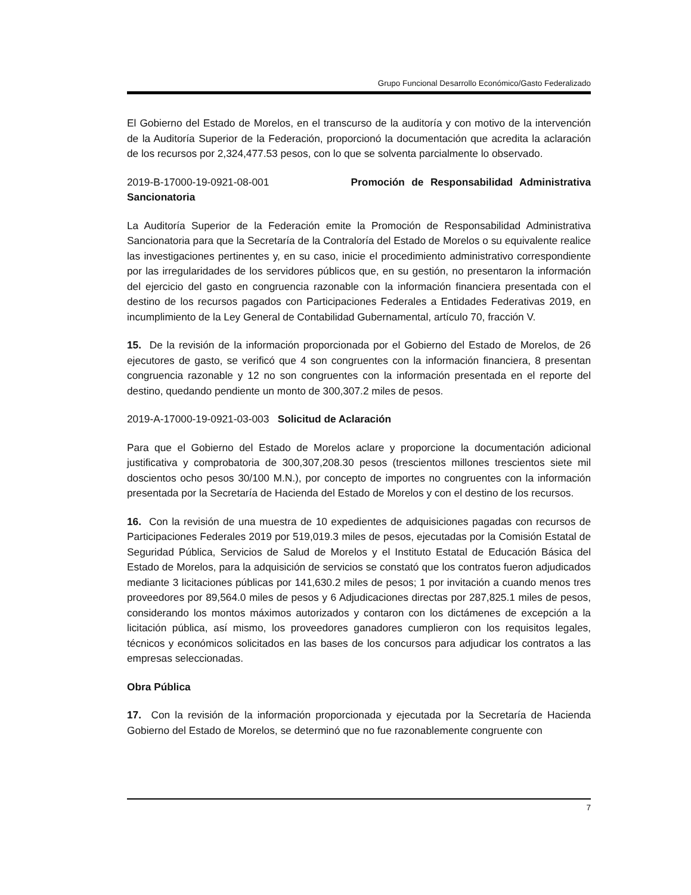Grupo Funcional Desarrollo Económico/Gasto Federalizado
El Gobierno del Estado de Morelos, en el transcurso de la auditoría y con motivo de la intervención de la Auditoría Superior de la Federación, proporcionó la documentación que acredita la aclaración de los recursos por 2,324,477.53 pesos, con lo que se solventa parcialmente lo observado.
2019-B-17000-19-0921-08-001 Promoción de Responsabilidad Administrativa Sancionatoria
La Auditoría Superior de la Federación emite la Promoción de Responsabilidad Administrativa Sancionatoria para que la Secretaría de la Contraloría del Estado de Morelos o su equivalente realice las investigaciones pertinentes y, en su caso, inicie el procedimiento administrativo correspondiente por las irregularidades de los servidores públicos que, en su gestión, no presentaron la información del ejercicio del gasto en congruencia razonable con la información financiera presentada con el destino de los recursos pagados con Participaciones Federales a Entidades Federativas 2019, en incumplimiento de la Ley General de Contabilidad Gubernamental, artículo 70, fracción V.
15. De la revisión de la información proporcionada por el Gobierno del Estado de Morelos, de 26 ejecutores de gasto, se verificó que 4 son congruentes con la información financiera, 8 presentan congruencia razonable y 12 no son congruentes con la información presentada en el reporte del destino, quedando pendiente un monto de 300,307.2 miles de pesos.
2019-A-17000-19-0921-03-003 Solicitud de Aclaración
Para que el Gobierno del Estado de Morelos aclare y proporcione la documentación adicional justificativa y comprobatoria de 300,307,208.30 pesos (trescientos millones trescientos siete mil doscientos ocho pesos 30/100 M.N.), por concepto de importes no congruentes con la información presentada por la Secretaría de Hacienda del Estado de Morelos y con el destino de los recursos.
16. Con la revisión de una muestra de 10 expedientes de adquisiciones pagadas con recursos de Participaciones Federales 2019 por 519,019.3 miles de pesos, ejecutadas por la Comisión Estatal de Seguridad Pública, Servicios de Salud de Morelos y el Instituto Estatal de Educación Básica del Estado de Morelos, para la adquisición de servicios se constató que los contratos fueron adjudicados mediante 3 licitaciones públicas por 141,630.2 miles de pesos; 1 por invitación a cuando menos tres proveedores por 89,564.0 miles de pesos y 6 Adjudicaciones directas por 287,825.1 miles de pesos, considerando los montos máximos autorizados y contaron con los dictámenes de excepción a la licitación pública, así mismo, los proveedores ganadores cumplieron con los requisitos legales, técnicos y económicos solicitados en las bases de los concursos para adjudicar los contratos a las empresas seleccionadas.
Obra Pública
17. Con la revisión de la información proporcionada y ejecutada por la Secretaría de Hacienda Gobierno del Estado de Morelos, se determinó que no fue razonablemente congruente con
7